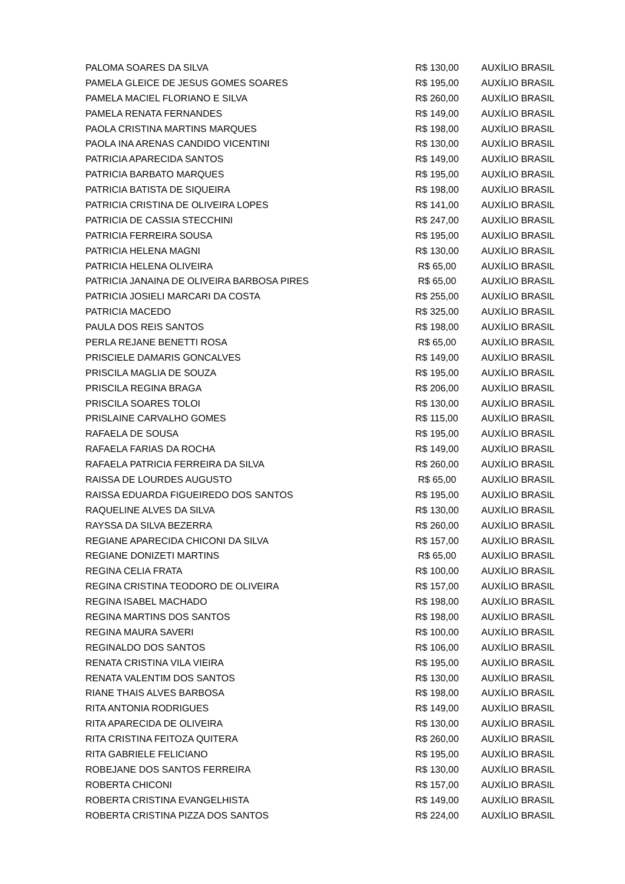| PALOMA SOARES DA SILVA | R$ 130,00 | AUXÍLIO BRASIL |
| PAMELA GLEICE DE JESUS GOMES SOARES | R$ 195,00 | AUXÍLIO BRASIL |
| PAMELA MACIEL FLORIANO E SILVA | R$ 260,00 | AUXÍLIO BRASIL |
| PAMELA RENATA FERNANDES | R$ 149,00 | AUXÍLIO BRASIL |
| PAOLA CRISTINA MARTINS MARQUES | R$ 198,00 | AUXÍLIO BRASIL |
| PAOLA INA ARENAS CANDIDO VICENTINI | R$ 130,00 | AUXÍLIO BRASIL |
| PATRICIA APARECIDA SANTOS | R$ 149,00 | AUXÍLIO BRASIL |
| PATRICIA BARBATO MARQUES | R$ 195,00 | AUXÍLIO BRASIL |
| PATRICIA BATISTA DE SIQUEIRA | R$ 198,00 | AUXÍLIO BRASIL |
| PATRICIA CRISTINA DE OLIVEIRA LOPES | R$ 141,00 | AUXÍLIO BRASIL |
| PATRICIA DE CASSIA STECCHINI | R$ 247,00 | AUXÍLIO BRASIL |
| PATRICIA FERREIRA SOUSA | R$ 195,00 | AUXÍLIO BRASIL |
| PATRICIA HELENA MAGNI | R$ 130,00 | AUXÍLIO BRASIL |
| PATRICIA HELENA OLIVEIRA | R$ 65,00 | AUXÍLIO BRASIL |
| PATRICIA JANAINA DE OLIVEIRA BARBOSA PIRES | R$ 65,00 | AUXÍLIO BRASIL |
| PATRICIA JOSIELI MARCARI DA COSTA | R$ 255,00 | AUXÍLIO BRASIL |
| PATRICIA MACEDO | R$ 325,00 | AUXÍLIO BRASIL |
| PAULA DOS REIS SANTOS | R$ 198,00 | AUXÍLIO BRASIL |
| PERLA REJANE BENETTI ROSA | R$ 65,00 | AUXÍLIO BRASIL |
| PRISCIELE DAMARIS GONCALVES | R$ 149,00 | AUXÍLIO BRASIL |
| PRISCILA MAGLIA DE SOUZA | R$ 195,00 | AUXÍLIO BRASIL |
| PRISCILA REGINA BRAGA | R$ 206,00 | AUXÍLIO BRASIL |
| PRISCILA SOARES TOLOI | R$ 130,00 | AUXÍLIO BRASIL |
| PRISLAINE CARVALHO GOMES | R$ 115,00 | AUXÍLIO BRASIL |
| RAFAELA DE SOUSA | R$ 195,00 | AUXÍLIO BRASIL |
| RAFAELA FARIAS DA ROCHA | R$ 149,00 | AUXÍLIO BRASIL |
| RAFAELA PATRICIA FERREIRA DA SILVA | R$ 260,00 | AUXÍLIO BRASIL |
| RAISSA DE LOURDES AUGUSTO | R$ 65,00 | AUXÍLIO BRASIL |
| RAISSA EDUARDA FIGUEIREDO DOS SANTOS | R$ 195,00 | AUXÍLIO BRASIL |
| RAQUELINE ALVES DA SILVA | R$ 130,00 | AUXÍLIO BRASIL |
| RAYSSA DA SILVA BEZERRA | R$ 260,00 | AUXÍLIO BRASIL |
| REGIANE APARECIDA CHICONI DA SILVA | R$ 157,00 | AUXÍLIO BRASIL |
| REGIANE DONIZETI MARTINS | R$ 65,00 | AUXÍLIO BRASIL |
| REGINA CELIA FRATA | R$ 100,00 | AUXÍLIO BRASIL |
| REGINA CRISTINA TEODORO DE OLIVEIRA | R$ 157,00 | AUXÍLIO BRASIL |
| REGINA ISABEL MACHADO | R$ 198,00 | AUXÍLIO BRASIL |
| REGINA MARTINS DOS SANTOS | R$ 198,00 | AUXÍLIO BRASIL |
| REGINA MAURA SAVERI | R$ 100,00 | AUXÍLIO BRASIL |
| REGINALDO DOS SANTOS | R$ 106,00 | AUXÍLIO BRASIL |
| RENATA CRISTINA VILA VIEIRA | R$ 195,00 | AUXÍLIO BRASIL |
| RENATA VALENTIM DOS SANTOS | R$ 130,00 | AUXÍLIO BRASIL |
| RIANE THAIS ALVES BARBOSA | R$ 198,00 | AUXÍLIO BRASIL |
| RITA ANTONIA RODRIGUES | R$ 149,00 | AUXÍLIO BRASIL |
| RITA APARECIDA DE OLIVEIRA | R$ 130,00 | AUXÍLIO BRASIL |
| RITA CRISTINA FEITOZA QUITERA | R$ 260,00 | AUXÍLIO BRASIL |
| RITA GABRIELE FELICIANO | R$ 195,00 | AUXÍLIO BRASIL |
| ROBEJANE DOS SANTOS FERREIRA | R$ 130,00 | AUXÍLIO BRASIL |
| ROBERTA CHICONI | R$ 157,00 | AUXÍLIO BRASIL |
| ROBERTA CRISTINA EVANGELHISTA | R$ 149,00 | AUXÍLIO BRASIL |
| ROBERTA CRISTINA PIZZA DOS SANTOS | R$ 224,00 | AUXÍLIO BRASIL |